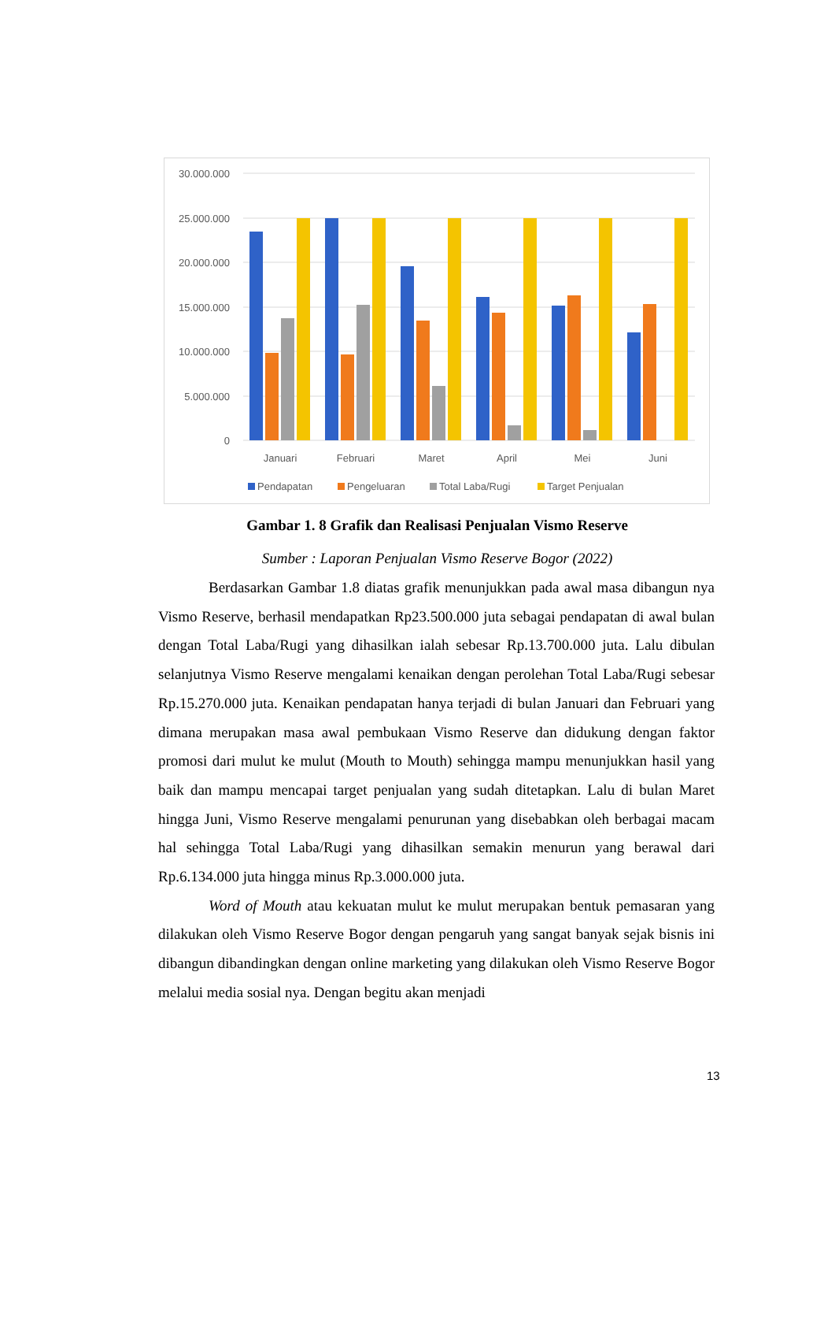30.000.000
25.000.000
20.000.000
15.000.000
10.000.000
5.000.000
0
Januari
Februari
Maret
April
Mei
Juni
Pendapatan
Pengeluaran
Total Laba/Rugi
Target Penjualan
Gambar 1. 8 Grafik dan Realisasi Penjualan Vismo Reserve
Sumber : Laporan Penjualan Vismo Reserve Bogor (2022)
Berdasarkan Gambar 1.8 diatas grafik menunjukkan pada awal masa dibangun nya Vismo Reserve, berhasil mendapatkan Rp23.500.000 juta sebagai pendapatan di awal bulan dengan Total Laba/Rugi yang dihasilkan ialah sebesar Rp.13.700.000 juta. Lalu dibulan selanjutnya Vismo Reserve mengalami kenaikan dengan perolehan Total Laba/Rugi sebesar Rp.15.270.000 juta. Kenaikan pendapatan hanya terjadi di bulan Januari dan Februari yang dimana merupakan masa awal pembukaan Vismo Reserve dan didukung dengan faktor promosi dari mulut ke mulut (Mouth to Mouth) sehingga mampu menunjukkan hasil yang baik dan mampu mencapai target penjualan yang sudah ditetapkan. Lalu di bulan Maret hingga Juni, Vismo Reserve mengalami penurunan yang disebabkan oleh berbagai macam hal sehingga Total Laba/Rugi yang dihasilkan semakin menurun yang berawal dari Rp.6.134.000 juta hingga minus Rp.3.000.000 juta.
Word of Mouth atau kekuatan mulut ke mulut merupakan bentuk pemasaran yang dilakukan oleh Vismo Reserve Bogor dengan pengaruh yang sangat banyak sejak bisnis ini dibangun dibandingkan dengan online marketing yang dilakukan oleh Vismo Reserve Bogor melalui media sosial nya. Dengan begitu akan menjadi
13